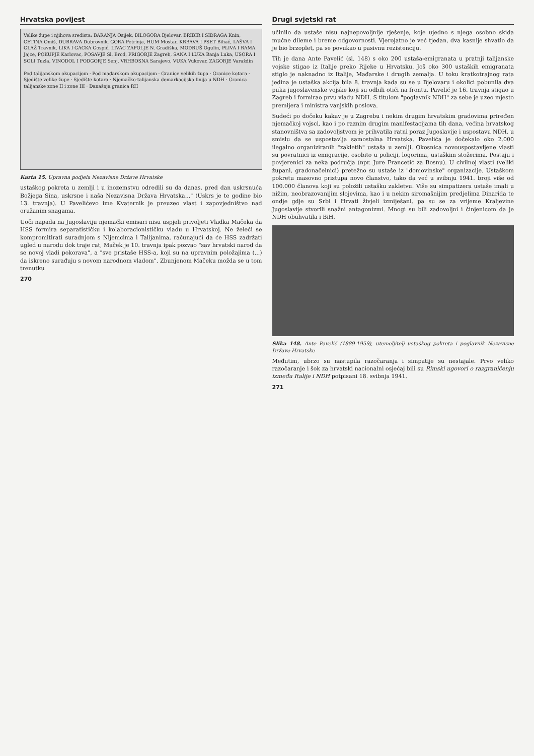Hrvatska povijest
Velike župe i njihova sredista: BARANJA Osijek, BILOGORA Bjelovar, BRIBIR I SIDRAGA Knin, CETINA Omiš, DUBRAVA Dubrovnik, GORA Petrinja, HUM Mostar, KRBAVA I PSET Bihać, LAŠVA I GLAŽ Travnik, LIKA I GACKA Gospić, LIVAC ZAPOLJE N. Gradiška, MODRUŠ Ogulin, PLIVA I RAMA Jajce, POKUPJE Karlovac, POSAVJE Sl. Brod, PRIGORJE Zagreb, SANA I LUKA Banja Luka, USORA I SOLI Tuzla, VINODOL I PODGORJE Senj, VRHBOSNA Sarajevo, VUKA Vukovar, ZAGORJE Varaždin
Pod talijanskom okupacijom · Pod mađarskom okupacijom · Granice velikih župa · Granice kotara · Sjedište velike župe · Sjedište kotara · Njemačko-talijanska demarkacijska linija u NDH · Granica talijanske zone II i zone III · Današnja granica RH
Karta 15. Upravna podjela Nezavisne Države Hrvatske
ustaškog pokreta u zemlji i u inozemstvu odredili su da danas, pred dan uskrsnuća Božjega Sina, uskrsne i naša Nezavisna Država Hrvatska..." (Uskrs je te godine bio 13. travnja). U Pavelićevo ime Kvaternik je preuzeo vlast i zapovjedništvo nad oružanim snagama.
Uoči napada na Jugoslaviju njemački emisari nisu uspjeli privoljeti Vladka Mačeka da HSS formira separatističku i kolaboracionističku vladu u Hrvatskoj. Ne želeći se kompromitirati suradnjom s Nijemcima i Talijanima, računajući da će HSS zadržati ugled u narodu dok traje rat, Maček je 10. travnja ipak pozvao "sav hrvatski narod da se novoj vladi pokorava", a "sve pristaše HSS-a, koji su na upravnim položajima (...) da iskreno surađuju s novom narodnom vladom". Zbunjenom Mačeku možda se u tom trenutku
270
Drugi svjetski rat
učinilo da ustaše nisu najnepovoljnije rješenje, koje ujedno s njega osobno skida mučne dileme i breme odgovornosti. Vjerojatno je već tjedan, dva kasnije shvatio da je bio brzoplet, pa se povukao u pasivnu rezistenciju.
Tih je dana Ante Pavelić (sl. 148) s oko 200 ustaša-emigranata u pratnji talijanske vojske stigao iz Italije preko Rijeke u Hrvatsku. Još oko 300 ustaških emigranata stiglo je naknadno iz Italije, Mađarske i drugih zemalja. U toku kratkotrajnog rata jedina je ustaška akcija bila 8. travnja kada su se u Bjelovaru i okolici pobunila dva puka jugoslavenske vojske koji su odbili otići na frontu. Pavelić je 16. travnja stigao u Zagreb i formirao prvu vladu NDH. S titulom "poglavnik NDH" za sebe je uzeo mjesto premijera i ministra vanjskih poslova.
Sudeći po dočeku kakav je u Zagrebu i nekim drugim hrvatskim gradovima priređen njemačkoj vojsci, kao i po raznim drugim manifestacijama tih dana, većina hrvatskog stanovništva sa zadovoljstvom je prihvatila ratni poraz Jugoslavije i uspostavu NDH, u smislu da se uspostavlja samostalna Hrvatska. Pavelića je dočekalo oko 2.000 ilegalno organiziranih "zakletih" ustaša u zemlji. Okosnica novouspostavljene vlasti su povratnici iz emigracije, osobito u policiji, logorima, ustaškim stožerima. Postaju i povjerenici za neka područja (npr. Jure Francetić za Bosnu). U civilnoj vlasti (veliki župani, gradonačelnici) pretežno su ustaše iz "domovinske" organizacije. Ustaškom pokretu masovno pristupa novo članstvo, tako da već u svibnju 1941. broji više od 100.000 članova koji su položili ustašku zakletvu. Više su simpatizera ustaše imali u nižim, neobrazovanijim slojevima, kao i u nekim siromašnijim predjelima Dinarida te ondje gdje su Srbi i Hrvati živjeli izmiješani, pa su se za vrijeme Kraljevine Jugoslavije stvorili snažni antagonizmi. Mnogi su bili zadovoljni i činjenicom da je NDH obuhvatila i BiH.
Slika 148. Ante Pavelić (1889-1959), utemeljitelj ustaškog pokreta i poglavnik Nezavisne Države Hrvatske
Međutim, ubrzo su nastupila razočaranja i simpatije su nestajale. Prvo veliko razočaranje i šok za hrvatski nacionalni osjećaj bili su Rimski ugovori o razgraničenju između Italije i NDH potpisani 18. svibnja 1941.
271